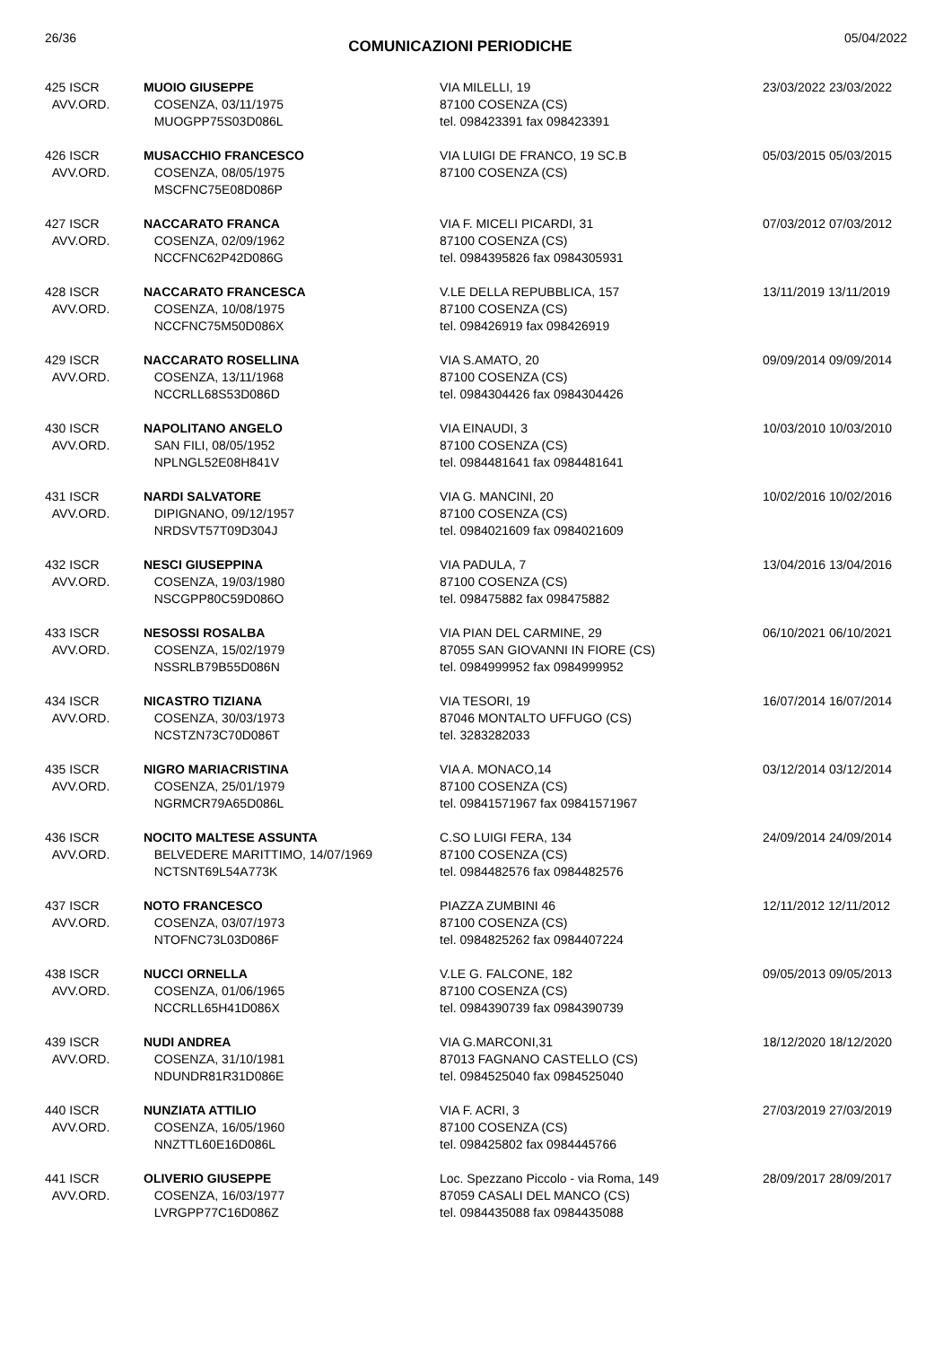26/36 COMUNICAZIONI PERIODICHE 05/04/2022
| 425 ISCR AVV.ORD. | MUOIO GIUSEPPE COSENZA, 03/11/1975 MUOGPP75S03D086L | VIA MILELLI, 19 87100 COSENZA (CS) tel. 098423391 fax 098423391 | 23/03/2022 23/03/2022 |
| 426 ISCR AVV.ORD. | MUSACCHIO FRANCESCO COSENZA, 08/05/1975 MSCFNC75E08D086P | VIA LUIGI DE FRANCO, 19 SC.B 87100 COSENZA (CS) | 05/03/2015 05/03/2015 |
| 427 ISCR AVV.ORD. | NACCARATO FRANCA COSENZA, 02/09/1962 NCCFNC62P42D086G | VIA F. MICELI PICARDI, 31 87100 COSENZA (CS) tel. 0984395826 fax 0984305931 | 07/03/2012 07/03/2012 |
| 428 ISCR AVV.ORD. | NACCARATO FRANCESCA COSENZA, 10/08/1975 NCCFNC75M50D086X | V.LE DELLA REPUBBLICA, 157 87100 COSENZA (CS) tel. 098426919 fax 098426919 | 13/11/2019 13/11/2019 |
| 429 ISCR AVV.ORD. | NACCARATO ROSELLINA COSENZA, 13/11/1968 NCCRLL68S53D086D | VIA S.AMATO, 20 87100 COSENZA (CS) tel. 0984304426 fax 0984304426 | 09/09/2014 09/09/2014 |
| 430 ISCR AVV.ORD. | NAPOLITANO ANGELO SAN FILI, 08/05/1952 NPLNGL52E08H841V | VIA EINAUDI, 3 87100 COSENZA (CS) tel. 0984481641 fax 0984481641 | 10/03/2010 10/03/2010 |
| 431 ISCR AVV.ORD. | NARDI SALVATORE DIPIGNANO, 09/12/1957 NRDSVT57T09D304J | VIA G. MANCINI, 20 87100 COSENZA (CS) tel. 0984021609 fax 0984021609 | 10/02/2016 10/02/2016 |
| 432 ISCR AVV.ORD. | NESCI GIUSEPPINA COSENZA, 19/03/1980 NSCGPP80C59D086O | VIA PADULA, 7 87100 COSENZA (CS) tel. 098475882 fax 098475882 | 13/04/2016 13/04/2016 |
| 433 ISCR AVV.ORD. | NESOSSI ROSALBA COSENZA, 15/02/1979 NSSRLB79B55D086N | VIA PIAN DEL CARMINE, 29 87055 SAN GIOVANNI IN FIORE (CS) tel. 0984999952 fax 0984999952 | 06/10/2021 06/10/2021 |
| 434 ISCR AVV.ORD. | NICASTRO TIZIANA COSENZA, 30/03/1973 NCSTZN73C70D086T | VIA TESORI, 19 87046 MONTALTO UFFUGO (CS) tel. 3283282033 | 16/07/2014 16/07/2014 |
| 435 ISCR AVV.ORD. | NIGRO MARIACRISTINA COSENZA, 25/01/1979 NGRMCR79A65D086L | VIA A. MONACO,14 87100 COSENZA (CS) tel. 09841571967 fax 09841571967 | 03/12/2014 03/12/2014 |
| 436 ISCR AVV.ORD. | NOCITO MALTESE ASSUNTA BELVEDERE MARITTIMO, 14/07/1969 NCTSNT69L54A773K | C.SO LUIGI FERA, 134 87100 COSENZA (CS) tel. 0984482576 fax 0984482576 | 24/09/2014 24/09/2014 |
| 437 ISCR AVV.ORD. | NOTO FRANCESCO COSENZA, 03/07/1973 NTOFNC73L03D086F | PIAZZA ZUMBINI 46 87100 COSENZA (CS) tel. 0984825262 fax 0984407224 | 12/11/2012 12/11/2012 |
| 438 ISCR AVV.ORD. | NUCCI ORNELLA COSENZA, 01/06/1965 NCCRLL65H41D086X | V.LE G. FALCONE, 182 87100 COSENZA (CS) tel. 0984390739 fax 0984390739 | 09/05/2013 09/05/2013 |
| 439 ISCR AVV.ORD. | NUDI ANDREA COSENZA, 31/10/1981 NDUNDR81R31D086E | VIA G.MARCONI,31 87013 FAGNANO CASTELLO (CS) tel. 0984525040 fax 0984525040 | 18/12/2020 18/12/2020 |
| 440 ISCR AVV.ORD. | NUNZIATA ATTILIO COSENZA, 16/05/1960 NNZTTL60E16D086L | VIA F. ACRI, 3 87100 COSENZA (CS) tel. 098425802 fax 0984445766 | 27/03/2019 27/03/2019 |
| 441 ISCR AVV.ORD. | OLIVERIO GIUSEPPE COSENZA, 16/03/1977 LVRGPP77C16D086Z | Loc. Spezzano Piccolo - via Roma, 149 87059 CASALI DEL MANCO (CS) tel. 0984435088 fax 0984435088 | 28/09/2017 28/09/2017 |